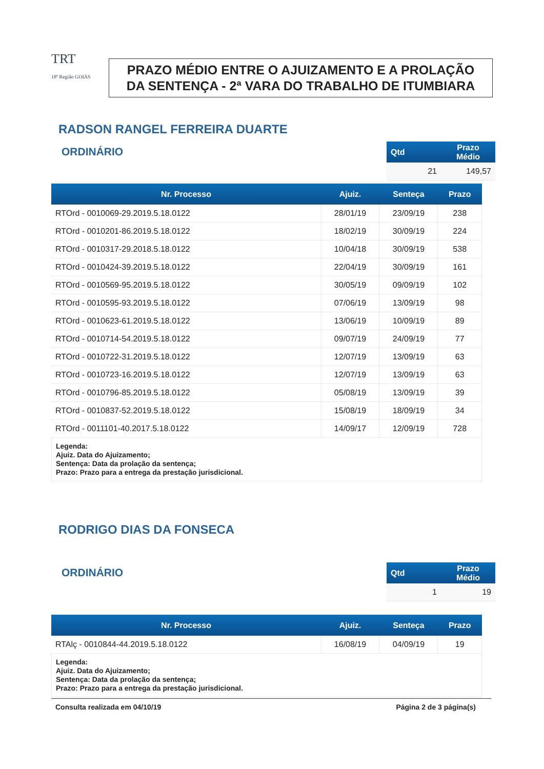TRT
18ª Região GOIÁS
PRAZO MÉDIO ENTRE O AJUIZAMENTO E A PROLAÇÃO DA SENTENÇA - 2ª VARA DO TRABALHO DE ITUMBIARA
RADSON RANGEL FERREIRA DUARTE
ORDINÁRIO
| Qtd | Prazo Médio |
| --- | --- |
| 21 | 149,57 |
| Nr. Processo | Ajuiz. | Senteça | Prazo |
| --- | --- | --- | --- |
| RTOrd - 0010069-29.2019.5.18.0122 | 28/01/19 | 23/09/19 | 238 |
| RTOrd - 0010201-86.2019.5.18.0122 | 18/02/19 | 30/09/19 | 224 |
| RTOrd - 0010317-29.2018.5.18.0122 | 10/04/18 | 30/09/19 | 538 |
| RTOrd - 0010424-39.2019.5.18.0122 | 22/04/19 | 30/09/19 | 161 |
| RTOrd - 0010569-95.2019.5.18.0122 | 30/05/19 | 09/09/19 | 102 |
| RTOrd - 0010595-93.2019.5.18.0122 | 07/06/19 | 13/09/19 | 98 |
| RTOrd - 0010623-61.2019.5.18.0122 | 13/06/19 | 10/09/19 | 89 |
| RTOrd - 0010714-54.2019.5.18.0122 | 09/07/19 | 24/09/19 | 77 |
| RTOrd - 0010722-31.2019.5.18.0122 | 12/07/19 | 13/09/19 | 63 |
| RTOrd - 0010723-16.2019.5.18.0122 | 12/07/19 | 13/09/19 | 63 |
| RTOrd - 0010796-85.2019.5.18.0122 | 05/08/19 | 13/09/19 | 39 |
| RTOrd - 0010837-52.2019.5.18.0122 | 15/08/19 | 18/09/19 | 34 |
| RTOrd - 0011101-40.2017.5.18.0122 | 14/09/17 | 12/09/19 | 728 |
Legenda:
Ajuiz. Data do Ajuizamento;
Sentença: Data da prolação da sentença;
Prazo: Prazo para a entrega da prestação jurisdicional.
RODRIGO DIAS DA FONSECA
ORDINÁRIO
| Qtd | Prazo Médio |
| --- | --- |
| 1 | 19 |
| Nr. Processo | Ajuiz. | Senteça | Prazo |
| --- | --- | --- | --- |
| RTAlç - 0010844-44.2019.5.18.0122 | 16/08/19 | 04/09/19 | 19 |
Legenda:
Ajuiz. Data do Ajuizamento;
Sentença: Data da prolação da sentença;
Prazo: Prazo para a entrega da prestação jurisdicional.
Consulta realizada em 04/10/19 Página 2 de 3 página(s)